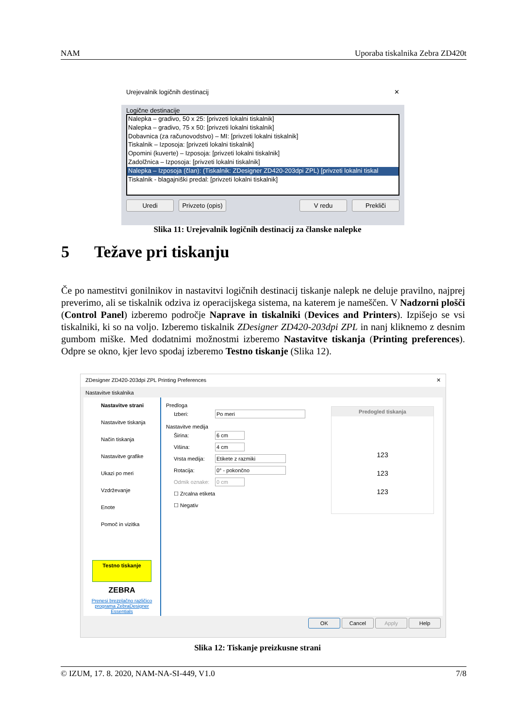NAM Uporaba tiskalnika Zebra ZD420t
Urejevalnik logičnih destinacij ✕
Logične destinacije
Nalepka – gradivo, 50 x 25: [privzeti lokalni tiskalnik]
Nalepka – gradivo, 75 x 50: [privzeti lokalni tiskalnik]
Dobavnica (za računovodstvo) – MI: [privzeti lokalni tiskalnik]
Tiskalnik – Izposoja: [privzeti lokalni tiskalnik]
Opomini (kuverte) – Izposoja: [privzeti lokalni tiskalnik]
Zadolžnica – Izposoja: [privzeti lokalni tiskalnik]
Nalepka – Izposoja (član): (Tiskalnik: ZDesigner ZD420-203dpi ZPL) [privzeti lokalni tiskal
Tiskalnik - blagajniški predal: [privzeti lokalni tiskalnik]
Uredi Privzeto (opis) V redu Prekliči
Slika 11: Urejevalnik logičnih destinacij za članske nalepke
5 Težave pri tiskanju
Če po namestitvi gonilnikov in nastavitvi logičnih destinacij tiskanje nalepk ne deluje pravilno, najprej preverimo, ali se tiskalnik odziva iz operacijskega sistema, na katerem je nameščen. V Nadzorni plošči (Control Panel) izberemo področje Naprave in tiskalniki (Devices and Printers). Izpišejo se vsi tiskalniki, ki so na voljo. Izberemo tiskalnik ZDesigner ZD420-203dpi ZPL in nanj kliknemo z desnim gumbom miške. Med dodatnimi možnostmi izberemo Nastavitve tiskanja (Printing preferences). Odpre se okno, kjer levo spodaj izberemo Testno tiskanje (Slika 12).
ZDesigner ZD420-203dpi ZPL Printing Preferences ✕
Nastavitve tiskalnika
Nastavitve strani
Nastavitve tiskanja
Način tiskanja
Nastavitve grafike
Ukazi po meri
Vzdrževanje
Enote
Pomoč in vizitka
Testno tiskanje
ZEBRA
Prenesi brezplačno različico programa ZebraDesigner Essentials
Predloga
Izberi: Po meri
Nastavitve medija
Širina: 6 cm
Višina: 4 cm
Vrsta medija: Etikete z razmiki
Rotacija: 0° - pokončno
Odmik oznake: 0 cm
☐ Zrcalna etiketa
☐ Negativ
Predogled tiskanja
123
123
123
OK Cancel Apply Help
Slika 12: Tiskanje preizkusne strani
© IZUM, 17. 8. 2020, NAM-NA-SI-449, V1.0 7/8